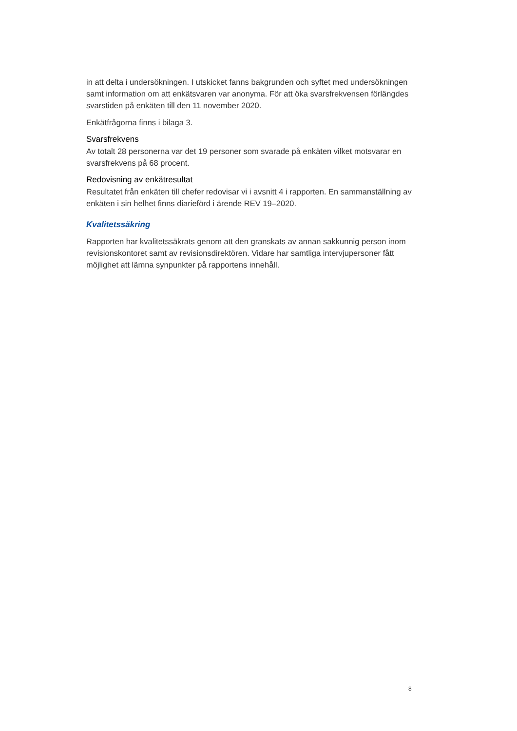in att delta i undersökningen. I utskicket fanns bakgrunden och syftet med undersök­ningen samt information om att enkätsvaren var anonyma. För att öka svarsfrekven­sen förlängdes svarstiden på enkäten till den 11 november 2020.
Enkätfrågorna finns i bilaga 3.
Svarsfrekvens
Av totalt 28 personerna var det 19 personer som svarade på enkäten vilket motsva­rar en svarsfrekvens på 68 procent.
Redovisning av enkätresultat
Resultatet från enkäten till chefer redovisar vi i avsnitt 4 i rapporten. En samman­ställning av enkäten i sin helhet finns diarieförd i ärende REV 19–2020.
Kvalitetssäkring
Rapporten har kvalitetssäkrats genom att den granskats av annan sakkunnig person inom revisionskontoret samt av revisionsdirektören. Vidare har samtliga intervjuper­soner fått möjlighet att lämna synpunkter på rapportens innehåll.
8